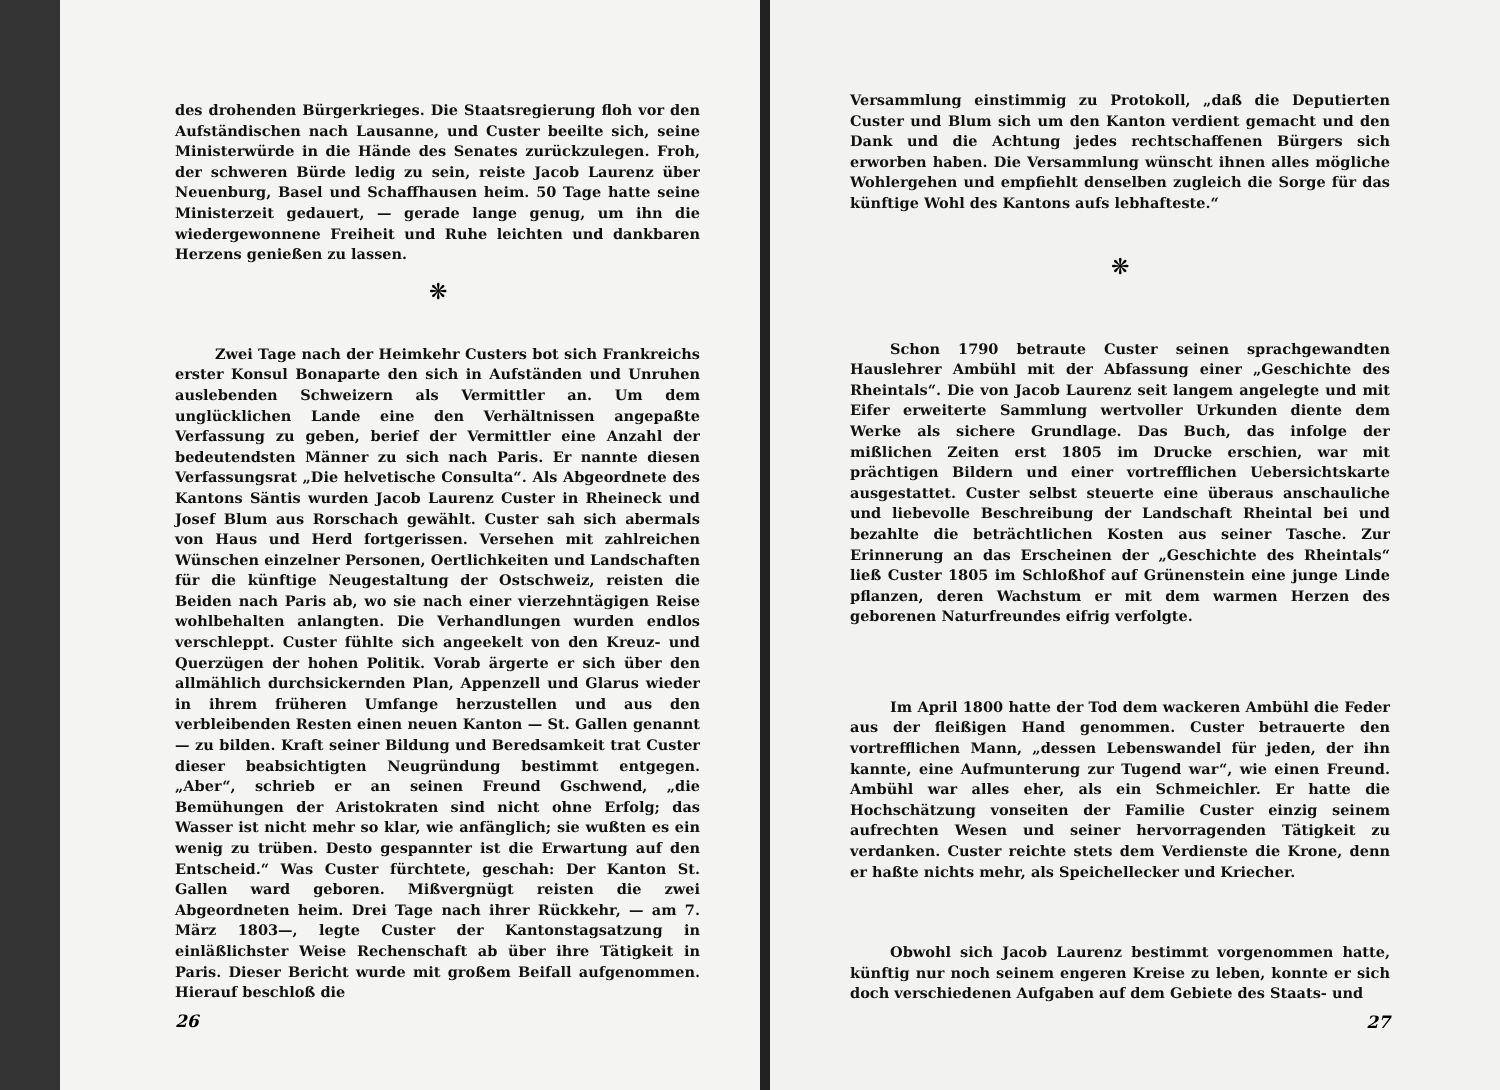des drohenden Bürgerkrieges. Die Staatsregierung floh vor den Aufständischen nach Lausanne, und Custer beeilte sich, seine Ministerwürde in die Hände des Senates zurückzulegen. Froh, der schweren Bürde ledig zu sein, reiste Jacob Laurenz über Neuenburg, Basel und Schaffhausen heim. 50 Tage hatte seine Ministerzeit gedauert, — gerade lange genug, um ihn die wiedergewonnene Freiheit und Ruhe leichten und dankbaren Herzens genießen zu lassen.
❋
Zwei Tage nach der Heimkehr Custers bot sich Frankreichs erster Konsul Bonaparte den sich in Aufständen und Unruhen auslebenden Schweizern als Vermittler an. Um dem unglücklichen Lande eine den Verhältnissen angepaßte Verfassung zu geben, berief der Vermittler eine Anzahl der bedeutendsten Männer zu sich nach Paris. Er nannte diesen Verfassungsrat „Die helvetische Consulta“. Als Abgeordnete des Kantons Säntis wurden Jacob Laurenz Custer in Rheineck und Josef Blum aus Rorschach gewählt. Custer sah sich abermals von Haus und Herd fortgerissen. Versehen mit zahlreichen Wünschen einzelner Personen, Oertlichkeiten und Landschaften für die künftige Neugestaltung der Ostschweiz, reisten die Beiden nach Paris ab, wo sie nach einer vierzehntägigen Reise wohlbehalten anlangten. Die Verhandlungen wurden endlos verschleppt. Custer fühlte sich angeekelt von den Kreuz- und Querzügen der hohen Politik. Vorab ärgerte er sich über den allmählich durchsickernden Plan, Appenzell und Glarus wieder in ihrem früheren Umfange herzustellen und aus den verbleibenden Resten einen neuen Kanton — St. Gallen genannt — zu bilden. Kraft seiner Bildung und Beredsamkeit trat Custer dieser beabsichtigten Neugründung bestimmt entgegen. „Aber“, schrieb er an seinen Freund Gschwend, „die Bemühungen der Aristokraten sind nicht ohne Erfolg; das Wasser ist nicht mehr so klar, wie anfänglich; sie wußten es ein wenig zu trüben. Desto gespannter ist die Erwartung auf den Entscheid.“ Was Custer fürchtete, geschah: Der Kanton St. Gallen ward geboren. Mißvergnügt reisten die zwei Abgeordneten heim. Drei Tage nach ihrer Rückkehr, — am 7. März 1803—, legte Custer der Kantonstagsatzung in einläßlichster Weise Rechenschaft ab über ihre Tätigkeit in Paris. Dieser Bericht wurde mit großem Beifall aufgenommen. Hierauf beschloß die
26
Versammlung einstimmig zu Protokoll, „daß die Deputierten Custer und Blum sich um den Kanton verdient gemacht und den Dank und die Achtung jedes rechtschaffenen Bürgers sich erworben haben. Die Versammlung wünscht ihnen alles mögliche Wohlergehen und empfiehlt denselben zugleich die Sorge für das künftige Wohl des Kantons aufs lebhafteste.“
❋
Schon 1790 betraute Custer seinen sprachgewandten Hauslehrer Ambühl mit der Abfassung einer „Geschichte des Rheintals“. Die von Jacob Laurenz seit langem angelegte und mit Eifer erweiterte Sammlung wertvoller Urkunden diente dem Werke als sichere Grundlage. Das Buch, das infolge der mißlichen Zeiten erst 1805 im Drucke erschien, war mit prächtigen Bildern und einer vortrefflichen Uebersichtskarte ausgestattet. Custer selbst steuerte eine überaus anschauliche und liebevolle Beschreibung der Landschaft Rheintal bei und bezahlte die beträchtlichen Kosten aus seiner Tasche. Zur Erinnerung an das Erscheinen der „Geschichte des Rheintals“ ließ Custer 1805 im Schloßhof auf Grünenstein eine junge Linde pflanzen, deren Wachstum er mit dem warmen Herzen des geborenen Naturfreundes eifrig verfolgte.
Im April 1800 hatte der Tod dem wackeren Ambühl die Feder aus der fleißigen Hand genommen. Custer betrauerte den vortrefflichen Mann, „dessen Lebenswandel für jeden, der ihn kannte, eine Aufmunterung zur Tugend war“, wie einen Freund. Ambühl war alles eher, als ein Schmeichler. Er hatte die Hochschätzung vonseiten der Familie Custer einzig seinem aufrechten Wesen und seiner hervorragenden Tätigkeit zu verdanken. Custer reichte stets dem Verdienste die Krone, denn er haßte nichts mehr, als Speichellecker und Kriecher.
Obwohl sich Jacob Laurenz bestimmt vorgenommen hatte, künftig nur noch seinem engeren Kreise zu leben, konnte er sich doch verschiedenen Aufgaben auf dem Gebiete des Staats- und
27